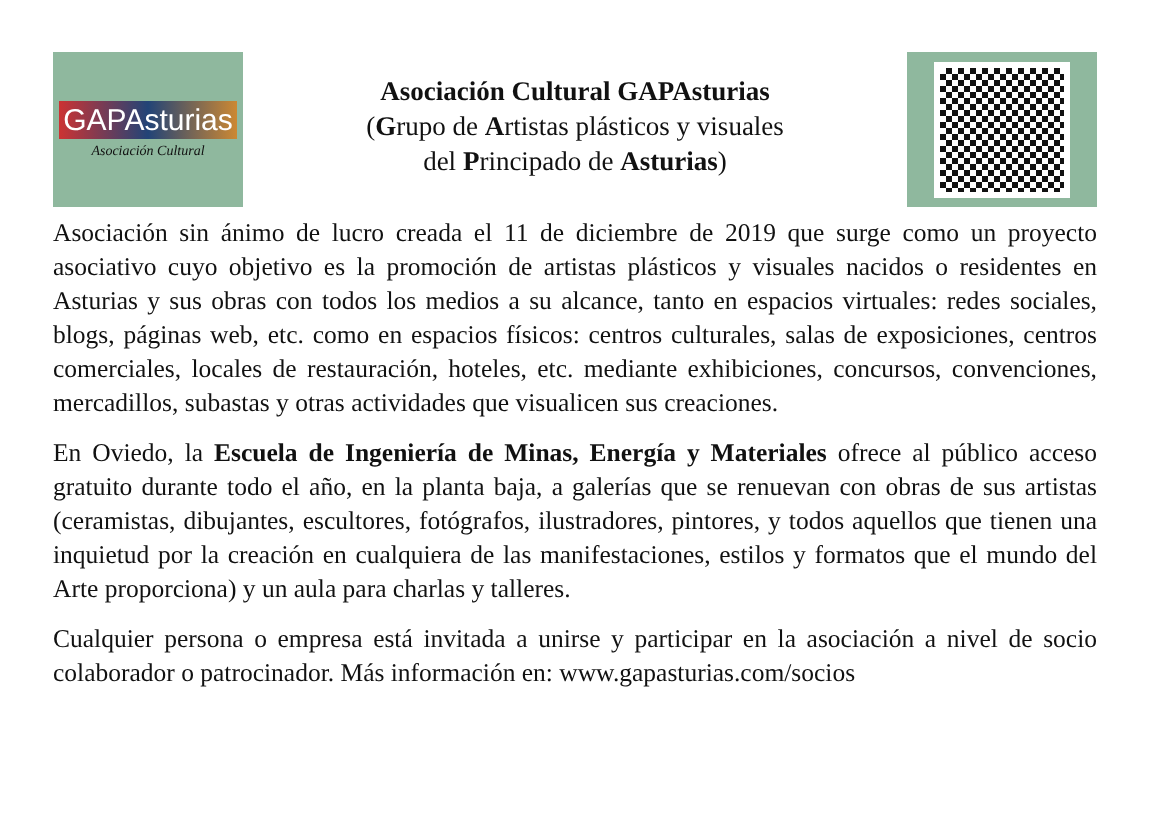GAPAsturias
Asociación Cultural
Asociación Cultural GAPAsturias
(Grupo de Artistas plásticos y visuales
del Principado de Asturias)
Asociación sin ánimo de lucro creada el 11 de diciembre de 2019 que surge como un proyecto asociativo cuyo objetivo es la promoción de artistas plásticos y visuales nacidos o residentes en Asturias y sus obras con todos los medios a su alcance, tanto en espacios virtuales: redes sociales, blogs, páginas web, etc. como en espacios físicos: centros culturales, salas de exposiciones, centros comerciales, locales de restauración, hoteles, etc. mediante exhibiciones, concursos, convenciones, mercadillos, subastas y otras actividades que visualicen sus creaciones.
En Oviedo, la Escuela de Ingeniería de Minas, Energía y Materiales ofrece al público acceso gratuito durante todo el año, en la planta baja, a galerías que se renuevan con obras de sus artistas (ceramistas, dibujantes, escultores, fotógrafos, ilustradores, pintores, y todos aquellos que tienen una inquietud por la creación en cualquiera de las manifestaciones, estilos y formatos que el mundo del Arte proporciona) y un aula para charlas y talleres.
Cualquier persona o empresa está invitada a unirse y participar en la asociación a nivel de socio colaborador o patrocinador. Más información en: www.gapasturias.com/socios